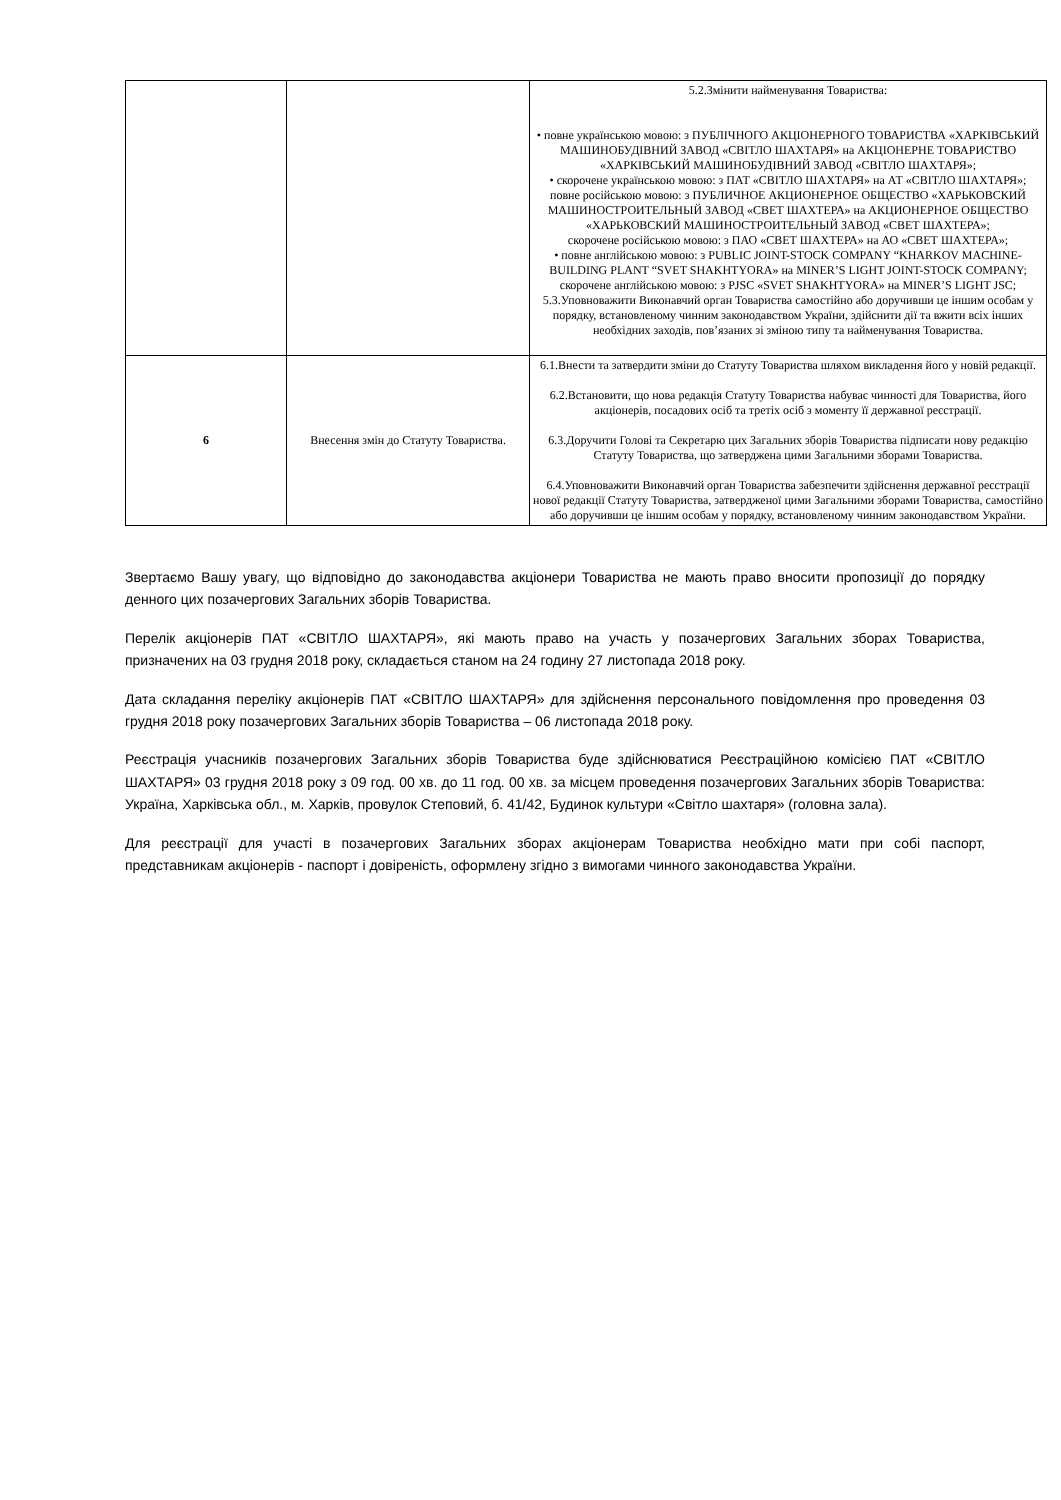| | | 5.2.Змінити найменування Товариства: • повне українською мовою: з ПУБЛІЧНОГО АКЦІОНЕРНОГО ТОВАРИСТВА «ХАРКІВСЬКИЙ МАШИНОБУДІВНИЙ ЗАВОД «СВІТЛО ШАХТАРЯ» на АКЦІОНЕРНЕ ТОВАРИСТВО «ХАРКІВСЬКИЙ МАШИНОБУДІВНИЙ ЗАВОД «СВІТЛО ШАХТАРЯ»; • скорочене українською мовою: з ПАТ «СВІТЛО ШАХТАРЯ» на АТ «СВІТЛО ШАХТАРЯ»; повне російською мовою: з ПУБЛИЧНОЕ АКЦИОНЕРНОЕ ОБЩЕСТВО «ХАРЬКОВСКИЙ МАШИНОСТРОИТЕЛЬНЫЙ ЗАВОД «СВЕТ ШАХТЕРА» на АКЦИОНЕРНОЕ ОБЩЕСТВО «ХАРЬКОВСКИЙ МАШИНОСТРОИТЕЛЬНЫЙ ЗАВОД «СВЕТ ШАХТЕРА»; скорочене російською мовою: з ПАО «СВЕТ ШАХТЕРА» на АО «СВЕТ ШАХТЕРА»; • повне англійською мовою: з PUBLIC JOINT-STOCK COMPANY “KHARKOV MACHINE-BUILDING PLANT “SVET SHAKHTYORA» на MINER’S LIGHT JOINT-STOCK COMPANY; скорочене англійською мовою: з PJSC «SVET SHAKHTYORA» на MINER’S LIGHT JSC; 5.3.Уповноважити Виконавчий орган Товариства самостійно або доручивши це іншим особам у порядку, встановленому чинним законодавством України, здійснити дії та вжити всіх інших необхідних заходів, пов’язаних зі зміною типу та найменування Товариства. |
| 6 | Внесення змін до Статуту Товариства. | 6.1.Внести та затвердити зміни до Статуту Товариства шляхом викладення його у новій редакції. 6.2.Встановити, що нова редакція Статуту Товариства набуває чинності для Товариства, його акціонерів, посадових осіб та третіх осіб з моменту її державної реєстрації. 6.3.Доручити Голові та Секретарю цих Загальних зборів Товариства підписати нову редакцію Статуту Товариства, що затверджена цими Загальними зборами Товариства. 6.4.Уповноважити Виконавчий орган Товариства забезпечити здійснення державної реєстрації нової редакції Статуту Товариства, затвердженої цими Загальними зборами Товариства, самостійно або доручивши це іншим особам у порядку, встановленому чинним законодавством України. |
Звертаємо Вашу увагу, що відповідно до законодавства акціонери Товариства не мають право вносити пропозиції до порядку денного цих позачергових Загальних зборів Товариства.
Перелік акціонерів ПАТ «СВІТЛО ШАХТАРЯ», які мають право на участь у позачергових Загальних зборах Товариства, призначених на 03 грудня 2018 року, складається станом на 24 годину 27 листопада 2018 року.
Дата складання переліку акціонерів ПАТ «СВІТЛО ШАХТАРЯ» для здійснення персонального повідомлення про проведення 03 грудня 2018 року позачергових Загальних зборів Товариства – 06 листопада 2018 року.
Реєстрація учасників позачергових Загальних зборів Товариства буде здійснюватися Реєстраційною комісією ПАТ «СВІТЛО ШАХТАРЯ» 03 грудня 2018 року з 09 год. 00 хв. до 11 год. 00 хв. за місцем проведення позачергових Загальних зборів Товариства: Україна, Харківська обл., м. Харків, провулок Степовий, б. 41/42, Будинок культури «Світло шахтаря» (головна зала).
Для реєстрації для участі в позачергових Загальних зборах акціонерам Товариства необхідно мати при собі паспорт, представникам акціонерів - паспорт і довіреність, оформлену згідно з вимогами чинного законодавства України.